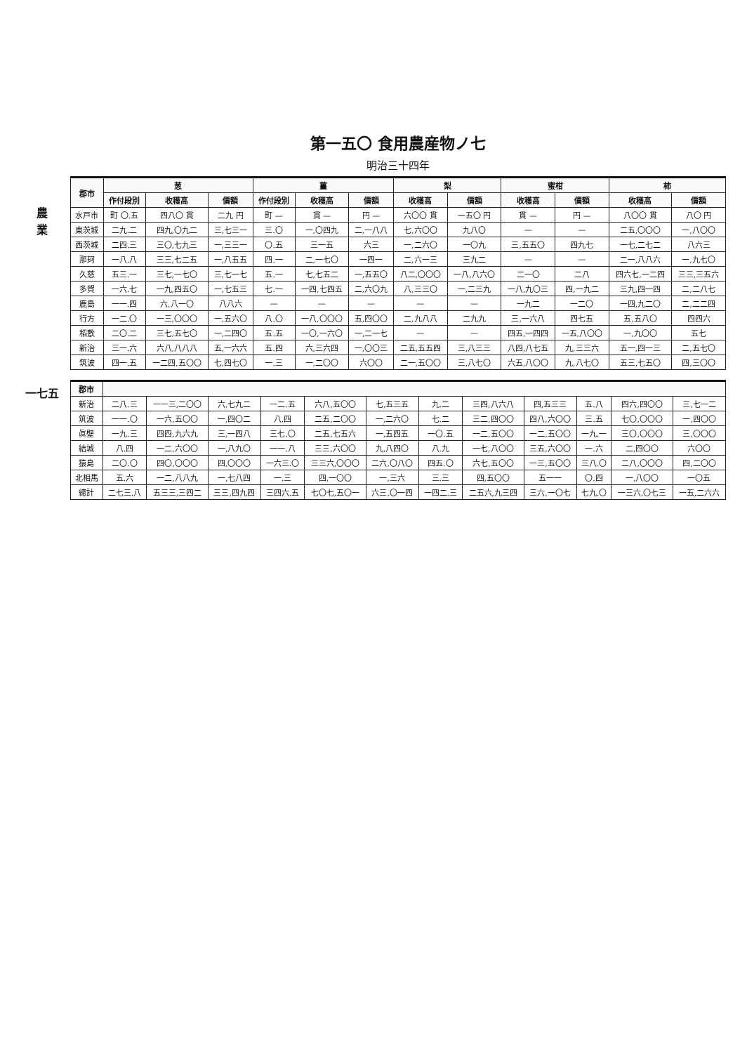農
業
一七五
第一五〇 食用農産物ノ七
明治三十四年
| 郡市 | 葱 | | | 薑 | | | 梨 | | 蜜柑 | | 柿 | |
| --- | --- | --- | --- | --- | --- | --- | --- | --- | --- | --- | --- | --- |
| | 作付段別 | 收穫高 | 價額 | 作付段別 | 收穫高 | 價額 | 收穫高 | 價額 | 收穫高 | 價額 | 收穫高 | 價額 |
| 水戸市 | 町 〇.五 | 四八〇 貫 | 二九 円 | 町 — | 貫 — | 円 — | 六〇〇 貫 | 一五〇 円 | 貫 — | 円 — | 八〇〇 貫 | 八〇 円 |
| 東茨城 | 二九.二 | 四九,〇九二 | 三,七三一 | 三.〇 | 一,〇四九 | 二,一八八 | 七,六〇〇 | 九八〇 | — | — | 二五,〇〇〇 | 一,八〇〇 |
| 西茨城 | 二四.三 | 三〇,七九三 | 一,三三一 | 〇.五 | 三一五 | 六三 | 一,二六〇 | 一〇九 | 三,五五〇 | 四九七 | 一七,二七二 | 八六三 |
| 那珂 | 一八.八 | 三三,七二五 | 一,八五五 | 四.一 | 二,一七〇 | 一四一 | 二,六一三 | 三九二 | — | — | 二一,八八六 | 一,九七〇 |
| 久慈 | 五三.一 | 三七,一七〇 | 三,七一七 | 五.一 | 七,七五二 | 一,五五〇 | 八二,〇〇〇 | 一八,八六〇 | 二一〇 | 二八 | 四六七,一二四 | 三三,三五六 |
| 多賀 | 一六.七 | 一九,四五〇 | 一,七五三 | 七.一 | 一四,七四五 | 二,六〇九 | 八,三三〇 | 一,二三九 | 一八,九〇三 | 四,一九二 | 三九,四一四 | 二,二八七 |
| 鹿島 | 一一.四 | 六,八一〇 | 八八六 | — | — | — | — | — | 一九二 | 一二〇 | 一四,九二〇 | 二,二二四 |
| 行方 | 一二.〇 | 一三,〇〇〇 | 一,五六〇 | 八.〇 | 一八,〇〇〇 | 五,四〇〇 | 二,九八八 | 二九九 | 三,一六八 | 四七五 | 五,五八〇 | 四四六 |
| 稻敷 | 二〇.二 | 三七,五七〇 | 一,二四〇 | 五.五 | 一〇,一六〇 | 一,二一七 | — | — | 四五,一四四 | 一五,八〇〇 | 一,九〇〇 | 五七 |
| 新治 | 三一.六 | 六八,八八八 | 五,一六六 | 五.四 | 六,三六四 | 一,〇〇三 | 二五,五五四 | 三,八三三 | 八四,八七五 | 九,三三六 | 五一,四一三 | 二,五七〇 |
| 筑波 | 四一.五 | 一二四,五〇〇 | 七,四七〇 | 一.三 | 一,二〇〇 | 六〇〇 | 二一,五〇〇 | 三,八七〇 | 六五,八〇〇 | 九,八七〇 | 五三,七五〇 | 四,三〇〇 |
| 郡市 | | | | | | | | | | | | |
| --- | --- | --- | --- | --- | --- | --- | --- | --- | --- | --- | --- | --- |
| 新治 | 二八.三 | 一一三,二〇〇 | 六,七九二 | 一二.五 | 六八,五〇〇 | 七,五三五 | 九.二 | 三四,八六八 | 四,五三三 | 五.八 | 四六,四〇〇 | 三,七一二 |
| 筑波 | 一一.〇 | 一六,五〇〇 | 一,四〇二 | 八.四 | 二五,二〇〇 | 一,二六〇 | 七.二 | 三二,四〇〇 | 四八,六〇〇 | 三.五 | 七〇,〇〇〇 | 一,四〇〇 |
| 眞壁 | 一九.三 | 四四,九六九 | 三,一四八 | 三七.〇 | 二五,七五六 | 一,五四五 | 一〇.五 | 一二,五〇〇 | 一二,五〇〇 | 一九.一 | 三〇,〇〇〇 | 三,〇〇〇 |
| 結城 | 八.四 | 一二,六〇〇 | 一,八九〇 | 一一.八 | 三三,六〇〇 | 九,八四〇 | 八.九 | 一七,八〇〇 | 三五,六〇〇 | 一.六 | 二,四〇〇 | 六〇〇 |
| 猿島 | 二〇.〇 | 四〇,〇〇〇 | 四,〇〇〇 | 一六三.〇 | 三三六,〇〇〇 | 二六,〇八〇 | 四五.〇 | 六七,五〇〇 | 一三,五〇〇 | 三八.〇 | 二八,〇〇〇 | 四,二〇〇 |
| 北相馬 | 五.六 | 一二,八八九 | 一,七八四 | 一.三 | 四,一〇〇 | 一,三六 | 三.三 | 四,五〇〇 | 五一一 | 〇.四 | 一,八〇〇 | 一〇五 |
| 總計 | 二七三.八 | 五三三,三四二 | 三三,四九四 | 三四六.五 | 七〇七,五〇一 | 六三,〇一四 | 一四二.三 | 二五六,九三四 | 三六,一〇七 | 七九.〇 | 一三六,〇七三 | 一五,二六六 |